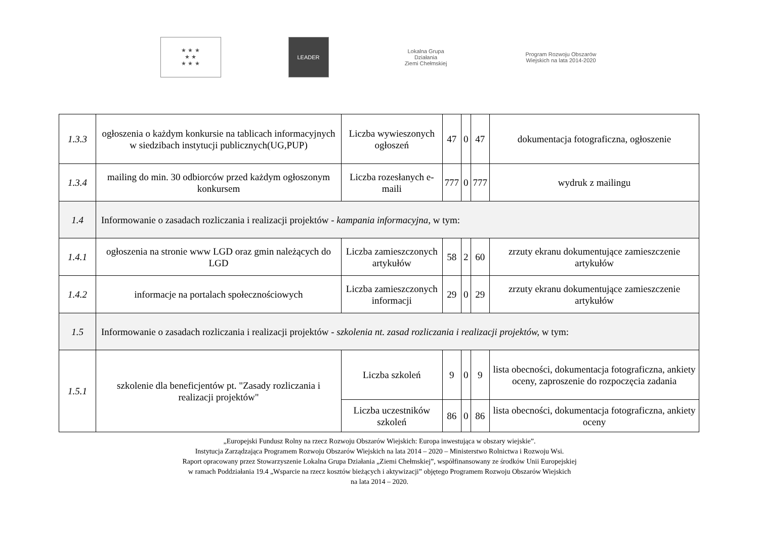★ ★ ★
★ ★
★ ★ ★
LEADER
Lokalna Grupa Działania
Ziemi Chełmskiej
Program Rozwoju Obszarów Wiejskich na lata 2014-2020
| 1.3.3 | ogłoszenia o każdym konkursie na tablicach informacyjnych w siedzibach instytucji publicznych(UG,PUP) | Liczba wywieszonych ogłoszeń | 47 | 0 | 47 | dokumentacja fotograficzna, ogłoszenie |
| 1.3.4 | mailing do min. 30 odbiorców przed każdym ogłoszonym konkursem | Liczba rozesłanych e-maili | 777 | 0 | 777 | wydruk z mailingu |
| 1.4 | Informowanie o zasadach rozliczania i realizacji projektów - kampania informacyjna , w tym: | | | | | |
| 1.4.1 | ogłoszenia na stronie www LGD oraz gmin należących do LGD | Liczba zamieszczonych artykułów | 58 | 2 | 60 | zrzuty ekranu dokumentujące zamieszczenie artykułów |
| 1.4.2 | informacje na portalach społecznościowych | Liczba zamieszczonych informacji | 29 | 0 | 29 | zrzuty ekranu dokumentujące zamieszczenie artykułów |
| 1.5 | Informowanie o zasadach rozliczania i realizacji projektów - szkolenia nt. zasad rozliczania i realizacji projektów, w tym: | | | | | |
| 1.5.1 | szkolenie dla beneficjentów pt. "Zasady rozliczania i realizacji projektów" | Liczba szkoleń | 9 | 0 | 9 | lista obecności, dokumentacja fotograficzna, ankiety oceny, zaproszenie do rozpoczęcia zadania |
| | | Liczba uczestników szkoleń | 86 | 0 | 86 | lista obecności, dokumentacja fotograficzna, ankiety oceny |
„Europejski Fundusz Rolny na rzecz Rozwoju Obszarów Wiejskich: Europa inwestująca w obszary wiejskie”.
Instytucja Zarządzająca Programem Rozwoju Obszarów Wiejskich na lata 2014 – 2020 – Ministerstwo Rolnictwa i Rozwoju Wsi.
Raport opracowany przez Stowarzyszenie Lokalna Grupa Działania „Ziemi Chełmskiej”, współfinansowany ze środków Unii Europejskiej
w ramach Poddziałania 19.4 „Wsparcie na rzecz kosztów bieżących i aktywizacji” objętego Programem Rozwoju Obszarów Wiejskich
na lata 2014 – 2020.